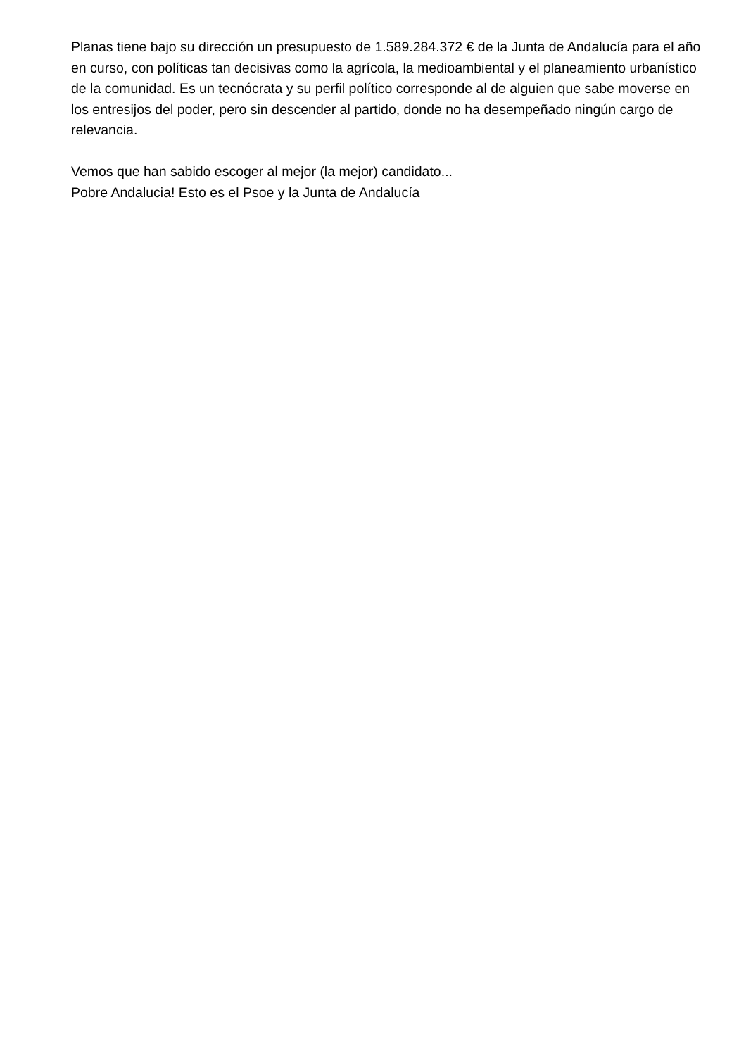Planas tiene bajo su dirección un presupuesto de 1.589.284.372 € de la Junta de Andalucía para el año en curso, con políticas tan decisivas como la agrícola, la medioambiental y el planeamiento urbanístico de la comunidad. Es un tecnócrata y su perfil político corresponde al de alguien que sabe moverse en los entresijos del poder, pero sin descender al partido, donde no ha desempeñado ningún cargo de relevancia.
Vemos que han sabido escoger al mejor (la mejor) candidato...
Pobre Andalucia! Esto es el Psoe y la Junta de Andalucía